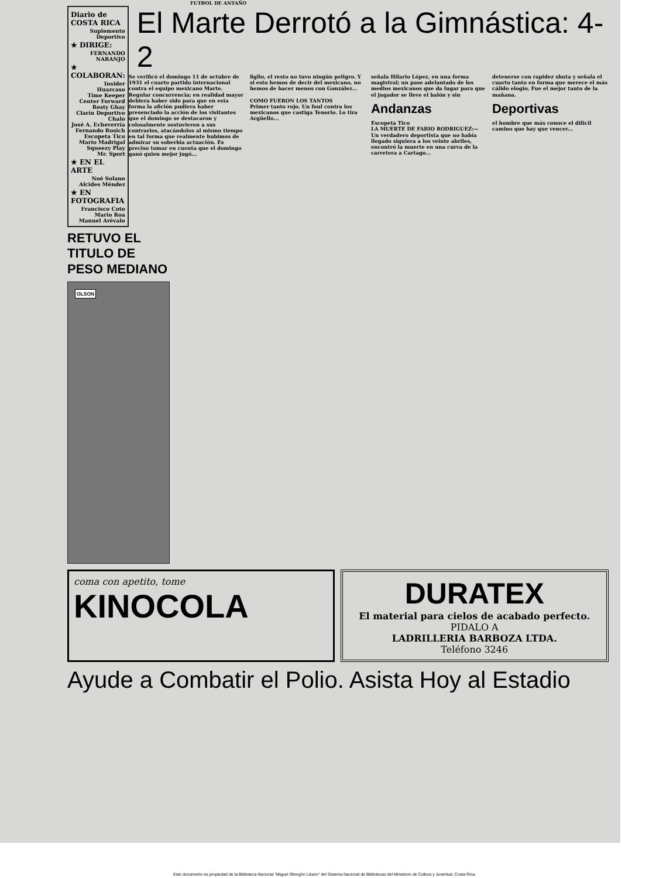FUTBOL DE ANTAÑO
Diario de COSTA RICA
Suplemento Deportivo
★ DIRIGE:
FERNANDO NARANJO
★ COLABORAN:
Insider
Huazcaso
Time Keeper
Center Forward
Resty Ghay
Clarín Deportivo
Chalo
José A. Echeverría
Fernando Rosich
Escopeta Tico
Mario Madrigal
Squeezy Play
Mr. Sport
★ EN EL ARTE
Noé Solano
Alcides Méndez
★ EN FOTOGRAFIA
Francisco Coto
Mario Roa
Manuel Arévalo
El Marte Derrotó a la Gimnástica: 4-2
Se verificó el domingo 11 de octubre de 1931 el cuarto partido internacional contra el equipo mexicano Marte. Regular concurrencia; en realidad mayor debiera haber sido para que en esta forma la afición pudiera haber presenciado la acción de los visitantes que el domingo se destacaron y colosalmente sostuvieron a sus contrarios, atacándolos al mismo tiempo en tal forma que realmente hubimos de admirar su soberbia actuación. Es preciso tomar en cuenta que el domingo ganó quien mejor jugó...
figlio, el resto no tuvo ningún peligro. Y si esto hemos de decir del mexicano, no hemos de hacer menos con González...
COMO FUERON LOS TANTOS
Primer tanto rojo. Un foul contra los mexicanos que castiga Tenorio. Lo tira Argüello...
señala Hilario López, en una forma magistral; un pase adelantado de los medios mexicanos que da lugar para que el jugador se lleve el balón y sin
Andanzas
Escopeta Tico
LA MUERTE DE FABIO RODRIGUEZ:—
Un verdadero deportista que no había llegado siquiera a los veinte abriles, encontró la muerte en una curva de la carretera a Cartago...
detenerse con rapidez shuta y señala el cuarto tanto en forma que merece el más cálido elogio. Fue el mejor tanto de la mañana.
Deportivas
el hombre que más conoce el difícil camino que hay que vencer...
RETUVO EL TITULO DE PESO MEDIANO
OLSON
coma con apetito, tome
KINOCOLA
DURATEX
El material para cielos de acabado perfecto.
PIDALO A
LADRILLERIA BARBOZA LTDA.
Teléfono 3246
Ayude a Combatir el Polio. Asista Hoy al Estadio
Este documento es propiedad de la Biblioteca Nacional “Miguel Obregón Lizano” del Sistema Nacional de Bibliotecas del Ministerio de Cultura y Juventud, Costa Rica.